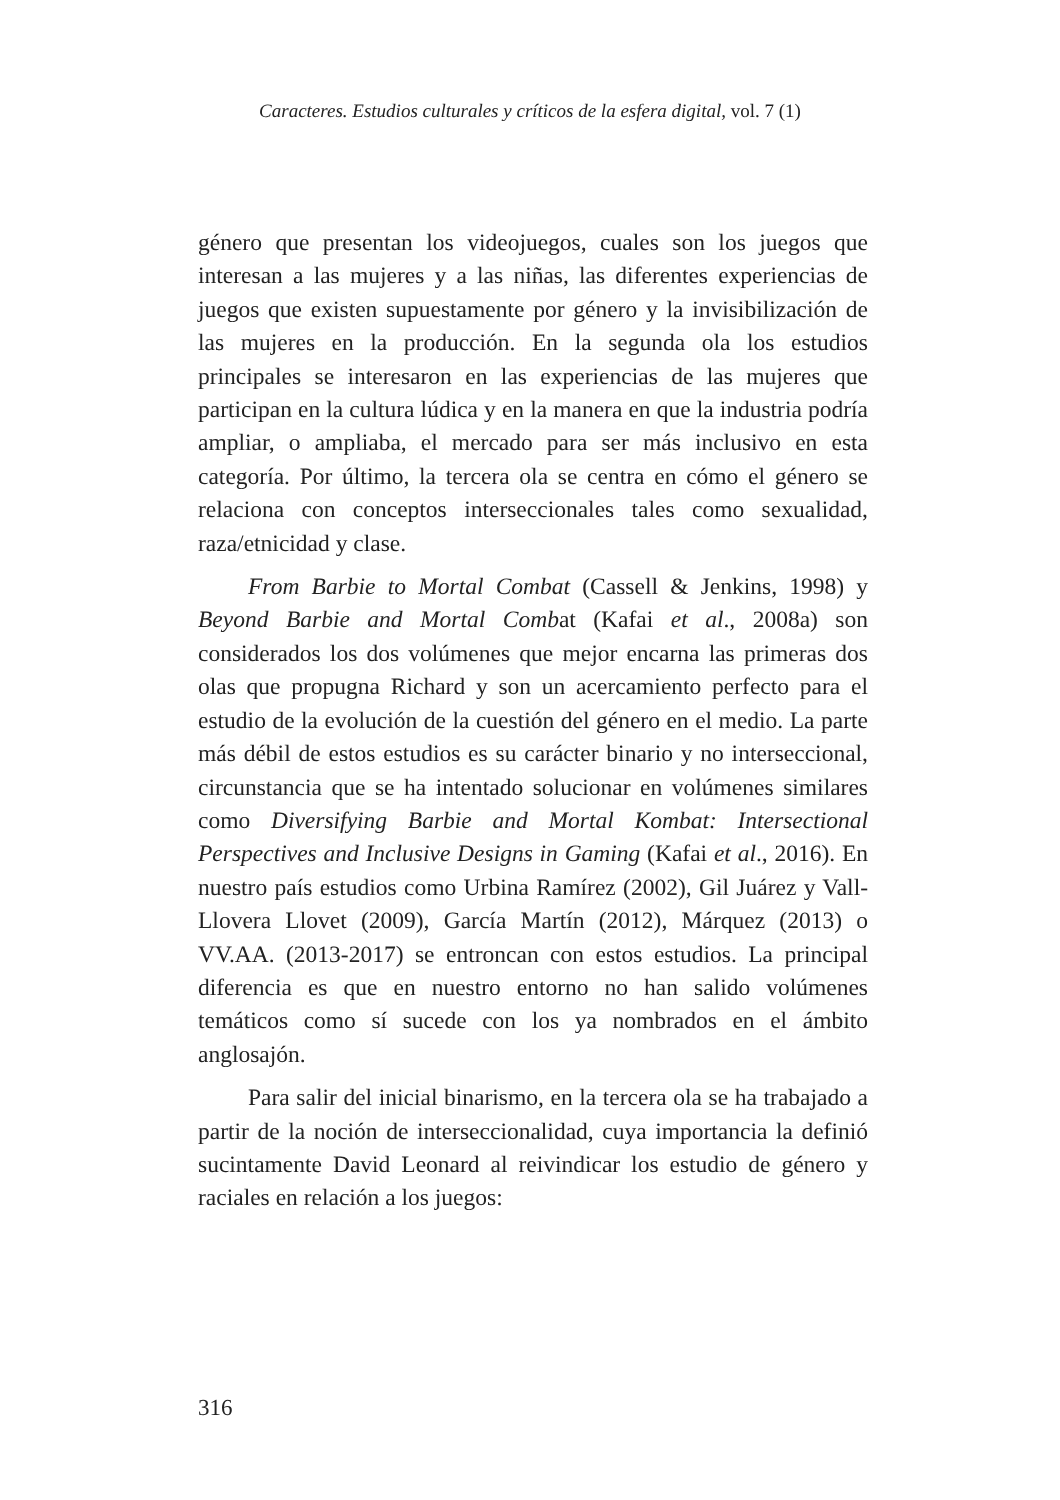Caracteres. Estudios culturales y críticos de la esfera digital, vol. 7 (1)
género que presentan los videojuegos, cuales son los juegos que interesan a las mujeres y a las niñas, las diferentes experiencias de juegos que existen supuestamente por género y la invisibilización de las mujeres en la producción. En la segunda ola los estudios principales se interesaron en las experiencias de las mujeres que participan en la cultura lúdica y en la manera en que la industria podría ampliar, o ampliaba, el mercado para ser más inclusivo en esta categoría. Por último, la tercera ola se centra en cómo el género se relaciona con conceptos interseccionales tales como sexualidad, raza/etnicidad y clase.
From Barbie to Mortal Combat (Cassell & Jenkins, 1998) y Beyond Barbie and Mortal Combat (Kafai et al., 2008a) son considerados los dos volúmenes que mejor encarna las primeras dos olas que propugna Richard y son un acercamiento perfecto para el estudio de la evolución de la cuestión del género en el medio. La parte más débil de estos estudios es su carácter binario y no interseccional, circunstancia que se ha intentado solucionar en volúmenes similares como Diversifying Barbie and Mortal Kombat: Intersectional Perspectives and Inclusive Designs in Gaming (Kafai et al., 2016). En nuestro país estudios como Urbina Ramírez (2002), Gil Juárez y Vall-Llovera Llovet (2009), García Martín (2012), Márquez (2013) o VV.AA. (2013-2017) se entroncan con estos estudios. La principal diferencia es que en nuestro entorno no han salido volúmenes temáticos como sí sucede con los ya nombrados en el ámbito anglosajón.
Para salir del inicial binarismo, en la tercera ola se ha trabajado a partir de la noción de interseccionalidad, cuya importancia la definió sucintamente David Leonard al reivindicar los estudio de género y raciales en relación a los juegos:
316